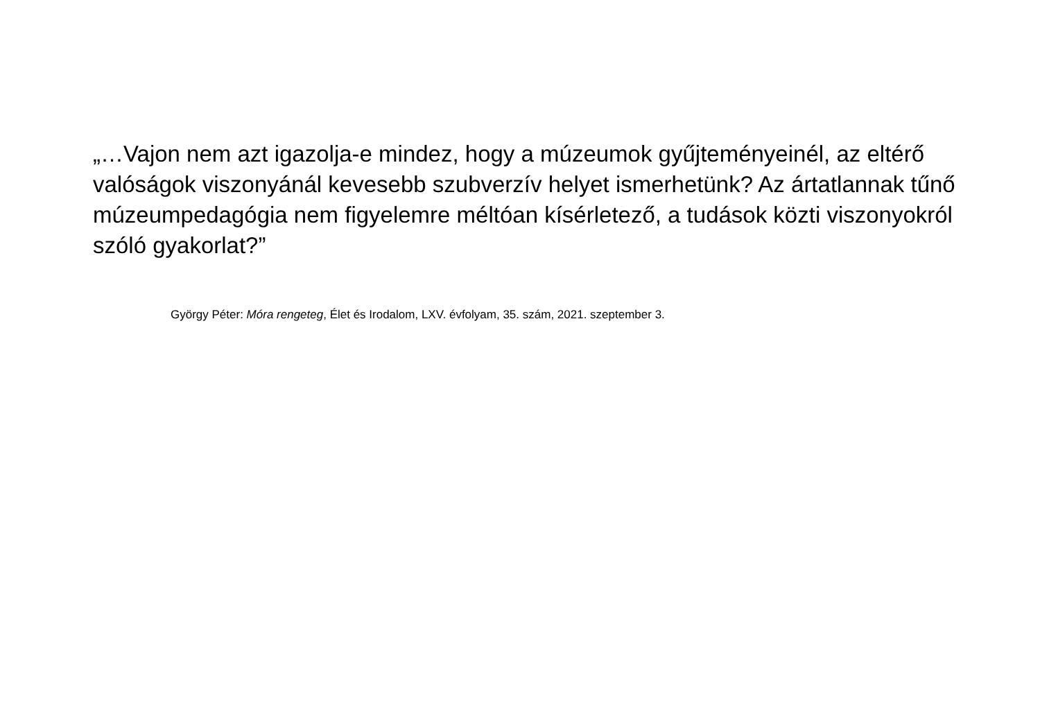„…Vajon nem azt igazolja-e mindez, hogy a múzeumok gyűjteményeinél, az eltérő valóságok viszonyánál kevesebb szubverzív helyet ismerhetünk? Az ártatlannak tűnő múzeumpedagógia nem figyelemre méltóan kísérletező, a tudások közti viszonyokról szóló gyakorlat?”
György Péter: Móra rengeteg, Élet és Irodalom, LXV. évfolyam, 35. szám, 2021. szeptember 3.